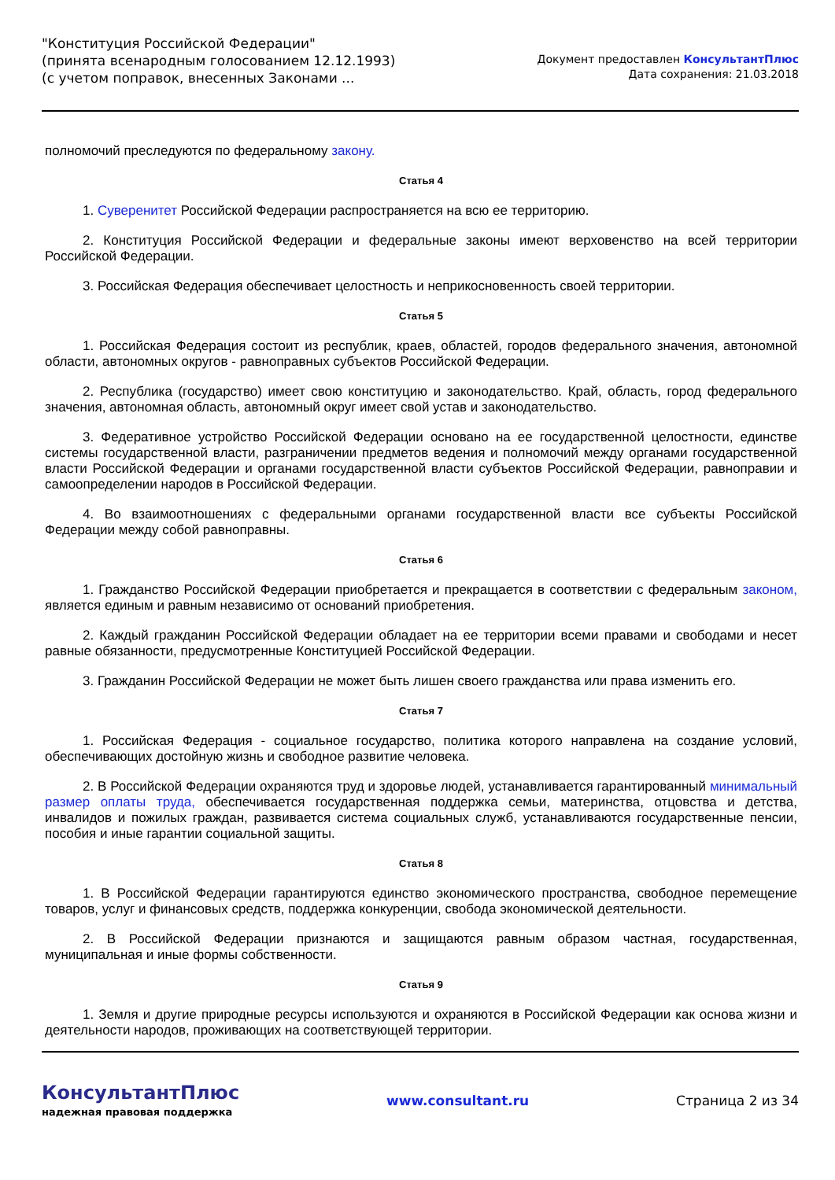"Конституция Российской Федерации"
(принята всенародным голосованием 12.12.1993)
(с учетом поправок, внесенных Законами ...
Документ предоставлен КонсультантПлюс
Дата сохранения: 21.03.2018
полномочий преследуются по федеральному закону.
Статья 4
1. Суверенитет Российской Федерации распространяется на всю ее территорию.
2. Конституция Российской Федерации и федеральные законы имеют верховенство на всей территории Российской Федерации.
3. Российская Федерация обеспечивает целостность и неприкосновенность своей территории.
Статья 5
1. Российская Федерация состоит из республик, краев, областей, городов федерального значения, автономной области, автономных округов - равноправных субъектов Российской Федерации.
2. Республика (государство) имеет свою конституцию и законодательство. Край, область, город федерального значения, автономная область, автономный округ имеет свой устав и законодательство.
3. Федеративное устройство Российской Федерации основано на ее государственной целостности, единстве системы государственной власти, разграничении предметов ведения и полномочий между органами государственной власти Российской Федерации и органами государственной власти субъектов Российской Федерации, равноправии и самоопределении народов в Российской Федерации.
4. Во взаимоотношениях с федеральными органами государственной власти все субъекты Российской Федерации между собой равноправны.
Статья 6
1. Гражданство Российской Федерации приобретается и прекращается в соответствии с федеральным законом, является единым и равным независимо от оснований приобретения.
2. Каждый гражданин Российской Федерации обладает на ее территории всеми правами и свободами и несет равные обязанности, предусмотренные Конституцией Российской Федерации.
3. Гражданин Российской Федерации не может быть лишен своего гражданства или права изменить его.
Статья 7
1. Российская Федерация - социальное государство, политика которого направлена на создание условий, обеспечивающих достойную жизнь и свободное развитие человека.
2. В Российской Федерации охраняются труд и здоровье людей, устанавливается гарантированный минимальный размер оплаты труда, обеспечивается государственная поддержка семьи, материнства, отцовства и детства, инвалидов и пожилых граждан, развивается система социальных служб, устанавливаются государственные пенсии, пособия и иные гарантии социальной защиты.
Статья 8
1. В Российской Федерации гарантируются единство экономического пространства, свободное перемещение товаров, услуг и финансовых средств, поддержка конкуренции, свобода экономической деятельности.
2. В Российской Федерации признаются и защищаются равным образом частная, государственная, муниципальная и иные формы собственности.
Статья 9
1. Земля и другие природные ресурсы используются и охраняются в Российской Федерации как основа жизни и деятельности народов, проживающих на соответствующей территории.
КонсультантПлюс
надежная правовая поддержка
www.consultant.ru Страница 2 из 34